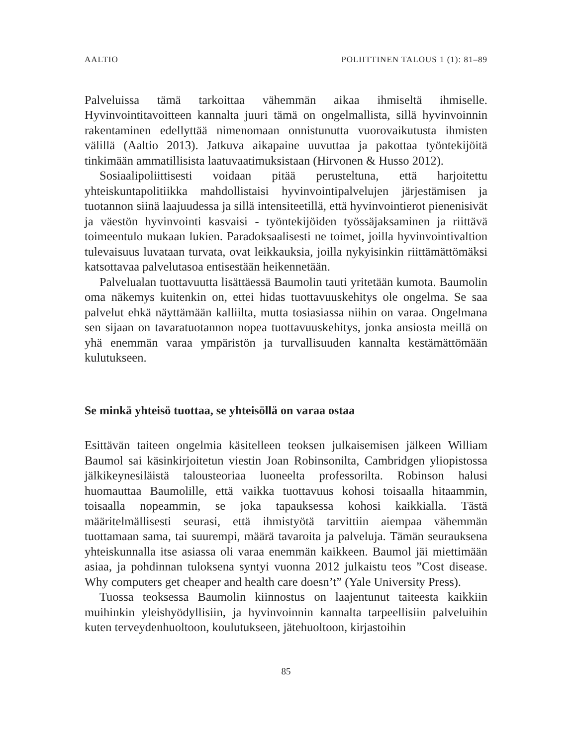AALTIO POLIITTINEN TALOUS 1 (1): 81–89
Palveluissa tämä tarkoittaa vähemmän aikaa ihmiseltä ihmiselle. Hyvinvointitavoitteen kannalta juuri tämä on ongelmallista, sillä hyvinvoinnin rakentaminen edellyttää nimenomaan onnistunutta vuorovaikutusta ihmisten välillä (Aaltio 2013). Jatkuva aikapaine uuvuttaa ja pakottaa työntekijöitä tinkimään ammatillisista laatuvaatimuksistaan (Hirvonen & Husso 2012).
Sosiaalipoliittisesti voidaan pitää perusteltuna, että harjoitettu yhteiskuntapolitiikka mahdollistaisi hyvinvointipalvelujen järjestämisen ja tuotannon siinä laajuudessa ja sillä intensiteetillä, että hyvinvointierot pienenisivät ja väestön hyvinvointi kasvaisi - työntekijöiden työssäjaksaminen ja riittävä toimeentulo mukaan lukien. Paradoksaalisesti ne toimet, joilla hyvinvointivaltion tulevaisuus luvataan turvata, ovat leikkauksia, joilla nykyisinkin riittämättömäksi katsottavaa palvelutasoa entisestään heikennetään.
Palvelualan tuottavuutta lisättäessä Baumolin tauti yritetään kumota. Baumolin oma näkemys kuitenkin on, ettei hidas tuottavuuskehitys ole ongelma. Se saa palvelut ehkä näyttämään kalliilta, mutta tosiasiassa niihin on varaa. Ongelmana sen sijaan on tavaratuotannon nopea tuottavuuskehitys, jonka ansiosta meillä on yhä enemmän varaa ympäristön ja turvallisuuden kannalta kestämättömään kulutukseen.
Se minkä yhteisö tuottaa, se yhteisöllä on varaa ostaa
Esittävän taiteen ongelmia käsitelleen teoksen julkaisemisen jälkeen William Baumol sai käsinkirjoitetun viestin Joan Robinsonilta, Cambridgen yliopistossa jälkikeynesiläistä talousteoriaa luoneelta professorilta. Robinson halusi huomauttaa Baumolille, että vaikka tuottavuus kohosi toisaalla hitaammin, toisaalla nopeammin, se joka tapauksessa kohosi kaikkialla. Tästä määritelmällisesti seurasi, että ihmistyötä tarvittiin aiempaa vähemmän tuottamaan sama, tai suurempi, määrä tavaroita ja palveluja. Tämän seurauksena yhteiskunnalla itse asiassa oli varaa enemmän kaikkeen. Baumol jäi miettimään asiaa, ja pohdinnan tuloksena syntyi vuonna 2012 julkaistu teos ”Cost disease. Why computers get cheaper and health care doesn’t” (Yale University Press).
Tuossa teoksessa Baumolin kiinnostus on laajentunut taiteesta kaikkiin muihinkin yleishyödyllisiin, ja hyvinvoinnin kannalta tarpeellisiin palveluihin kuten terveydenhuoltoon, koulutukseen, jätehuoltoon, kirjastoihin
85